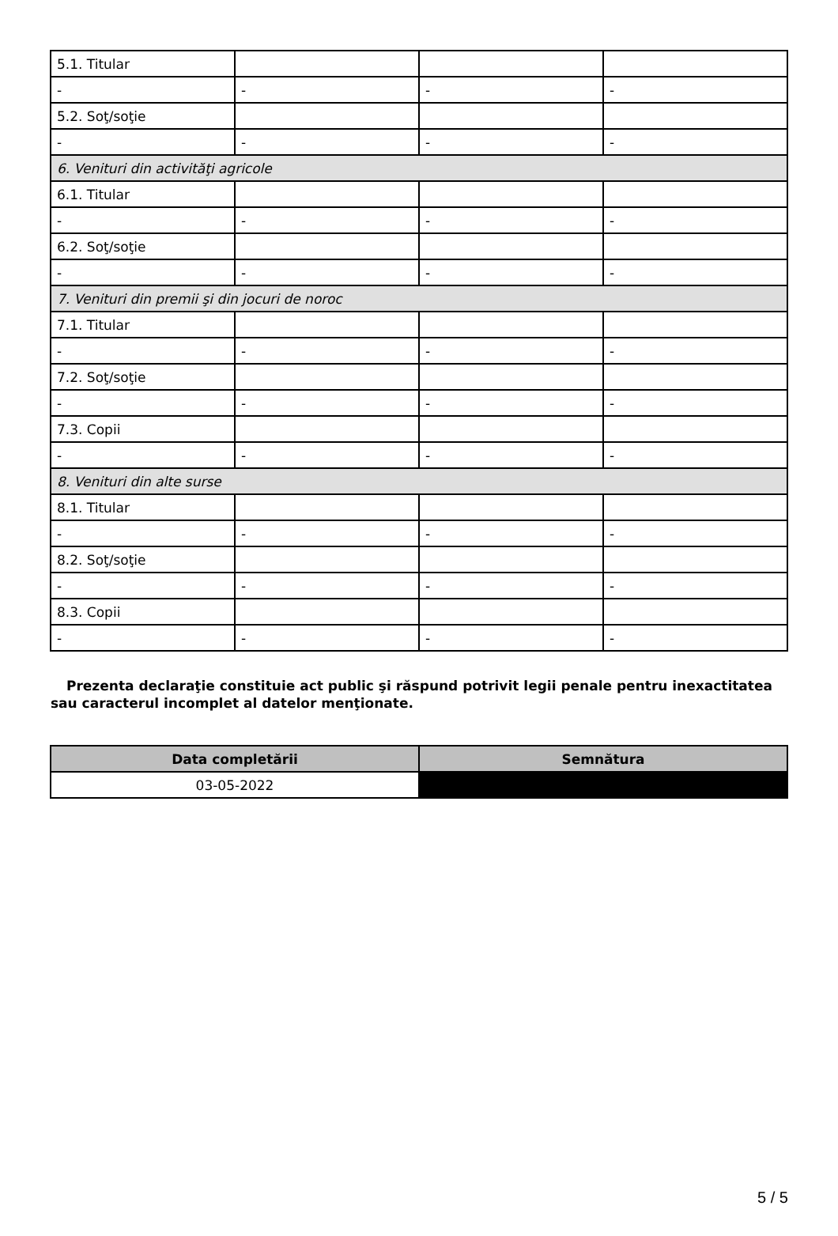| 5.1. Titular | | | |
| - | - | - | - |
| 5.2. Soţ/soţie | | | |
| - | - | - | - |
| 6. Venituri din activităţi agricole | | | |
| 6.1. Titular | | | |
| - | - | - | - |
| 6.2. Soţ/soţie | | | |
| - | - | - | - |
| 7. Venituri din premii şi din jocuri de noroc | | | |
| 7.1. Titular | | | |
| - | - | - | - |
| 7.2. Soţ/soţie | | | |
| - | - | - | - |
| 7.3. Copii | | | |
| - | - | - | - |
| 8. Venituri din alte surse | | | |
| 8.1. Titular | | | |
| - | - | - | - |
| 8.2. Soţ/soţie | | | |
| - | - | - | - |
| 8.3. Copii | | | |
| - | - | - | - |
Prezenta declaraţie constituie act public şi răspund potrivit legii penale pentru inexactitatea sau caracterul incomplet al datelor menţionate.
| Data completării | Semnătura |
| --- | --- |
| 03-05-2022 | |
5 / 5